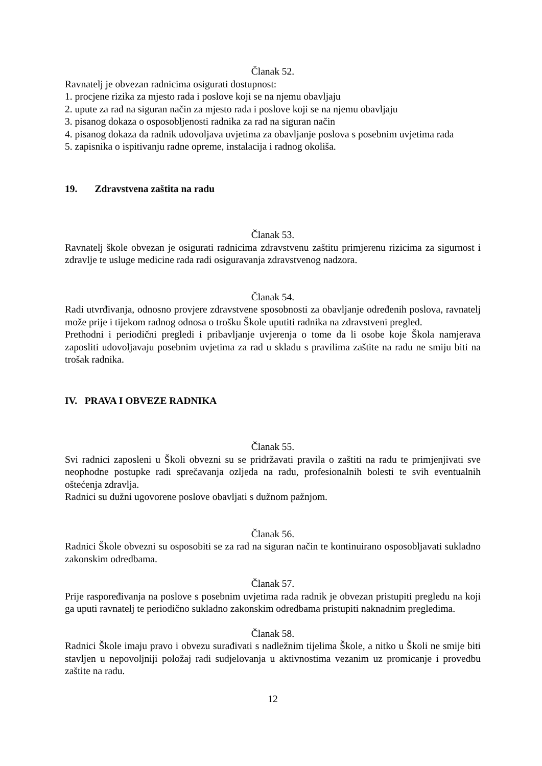Članak 52.
Ravnatelj je obvezan radnicima osigurati dostupnost:
1. procjene rizika za mjesto rada i poslove koji se na njemu obavljaju
2. upute za rad na siguran način za mjesto rada i poslove koji se na njemu obavljaju
3. pisanog dokaza o osposobljenosti radnika za rad na siguran način
4. pisanog dokaza da radnik udovoljava uvjetima za obavljanje poslova s posebnim uvjetima rada
5. zapisnika o ispitivanju radne opreme, instalacija i radnog okoliša.
19. Zdravstvena zaštita na radu
Članak 53.
Ravnatelj škole obvezan je osigurati radnicima zdravstvenu zaštitu primjerenu rizicima za sigurnost i zdravlje te usluge medicine rada radi osiguravanja zdravstvenog nadzora.
Članak 54.
Radi utvrđivanja, odnosno provjere zdravstvene sposobnosti za obavljanje određenih poslova, ravnatelj može prije i tijekom radnog odnosa o trošku Škole uputiti radnika na zdravstveni pregled.
Prethodni i periodični pregledi i pribavljanje uvjerenja o tome da li osobe koje Škola namjerava zaposliti udovoljavaju posebnim uvjetima za rad u skladu s pravilima zaštite na radu ne smiju biti na trošak radnika.
IV. PRAVA I OBVEZE RADNIKA
Članak 55.
Svi radnici zaposleni u Školi obvezni su se pridržavati pravila o zaštiti na radu te primjenjivati sve neophodne postupke radi sprečavanja ozljeda na radu, profesionalnih bolesti te svih eventualnih oštećenja zdravlja.
Radnici su dužni ugovorene poslove obavljati s dužnom pažnjom.
Članak 56.
Radnici Škole obvezni su osposobiti se za rad na siguran način te kontinuirano osposobljavati sukladno zakonskim odredbama.
Članak 57.
Prije raspoređivanja na poslove s posebnim uvjetima rada radnik je obvezan pristupiti pregledu na koji ga uputi ravnatelj te periodično sukladno zakonskim odredbama pristupiti naknadnim pregledima.
Članak 58.
Radnici Škole imaju pravo i obvezu surađivati s nadležnim tijelima Škole, a nitko u Školi ne smije biti stavljen u nepovoljniji položaj radi sudjelovanja u aktivnostima vezanim uz promicanje i provedbu zaštite na radu.
12